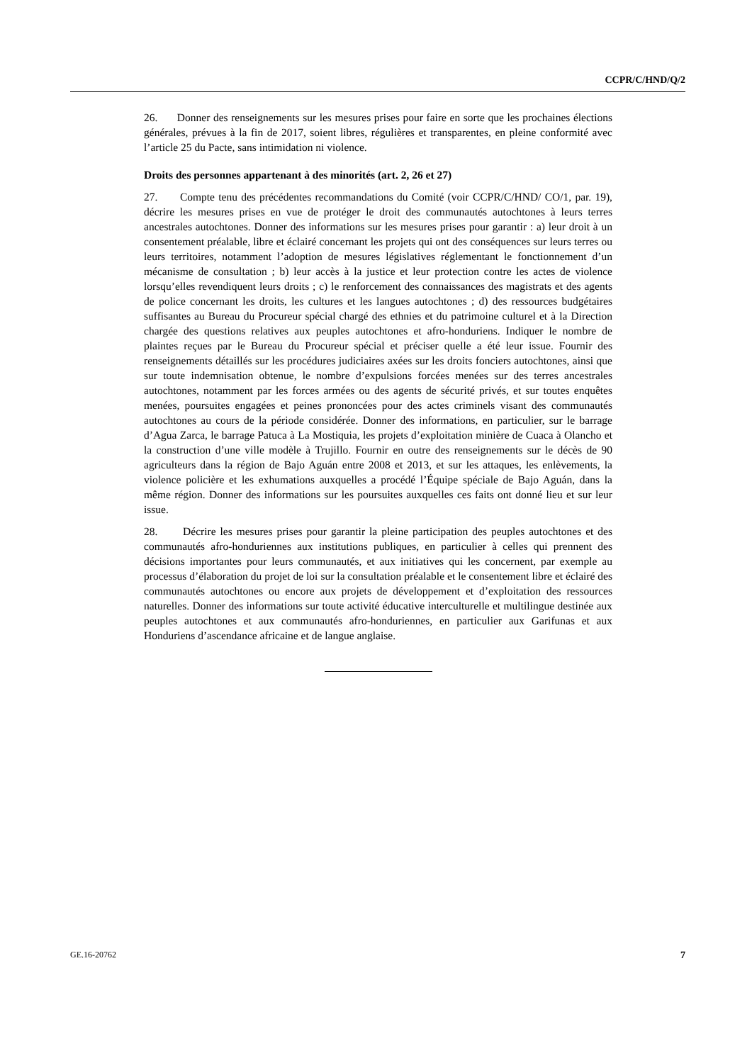CCPR/C/HND/Q/2
26. Donner des renseignements sur les mesures prises pour faire en sorte que les prochaines élections générales, prévues à la fin de 2017, soient libres, régulières et transparentes, en pleine conformité avec l’article 25 du Pacte, sans intimidation ni violence.
Droits des personnes appartenant à des minorités (art. 2, 26 et 27)
27. Compte tenu des précédentes recommandations du Comité (voir CCPR/C/HND/ CO/1, par. 19), décrire les mesures prises en vue de protéger le droit des communautés autochtones à leurs terres ancestrales autochtones. Donner des informations sur les mesures prises pour garantir : a) leur droit à un consentement préalable, libre et éclairé concernant les projets qui ont des conséquences sur leurs terres ou leurs territoires, notamment l’adoption de mesures législatives réglementant le fonctionnement d’un mécanisme de consultation ; b) leur accès à la justice et leur protection contre les actes de violence lorsqu’elles revendiquent leurs droits ; c) le renforcement des connaissances des magistrats et des agents de police concernant les droits, les cultures et les langues autochtones ; d) des ressources budgétaires suffisantes au Bureau du Procureur spécial chargé des ethnies et du patrimoine culturel et à la Direction chargée des questions relatives aux peuples autochtones et afro-honduriens. Indiquer le nombre de plaintes reçues par le Bureau du Procureur spécial et préciser quelle a été leur issue. Fournir des renseignements détaillés sur les procédures judiciaires axées sur les droits fonciers autochtones, ainsi que sur toute indemnisation obtenue, le nombre d’expulsions forcées menées sur des terres ancestrales autochtones, notamment par les forces armées ou des agents de sécurité privés, et sur toutes enquêtes menées, poursuites engagées et peines prononcées pour des actes criminels visant des communautés autochtones au cours de la période considérée. Donner des informations, en particulier, sur le barrage d’Agua Zarca, le barrage Patuca à La Mostiquia, les projets d’exploitation minière de Cuaca à Olancho et la construction d’une ville modèle à Trujillo. Fournir en outre des renseignements sur le décès de 90 agriculteurs dans la région de Bajo Aguán entre 2008 et 2013, et sur les attaques, les enlèvements, la violence policière et les exhumations auxquelles a procédé l’Équipe spéciale de Bajo Aguán, dans la même région. Donner des informations sur les poursuites auxquelles ces faits ont donné lieu et sur leur issue.
28. Décrire les mesures prises pour garantir la pleine participation des peuples autochtones et des communautés afro-honduriennes aux institutions publiques, en particulier à celles qui prennent des décisions importantes pour leurs communautés, et aux initiatives qui les concernent, par exemple au processus d’élaboration du projet de loi sur la consultation préalable et le consentement libre et éclairé des communautés autochtones ou encore aux projets de développement et d’exploitation des ressources naturelles. Donner des informations sur toute activité éducative interculturelle et multilingue destinée aux peuples autochtones et aux communautés afro-honduriennes, en particulier aux Garifunas et aux Honduriens d’ascendance africaine et de langue anglaise.
GE.16-20762 7